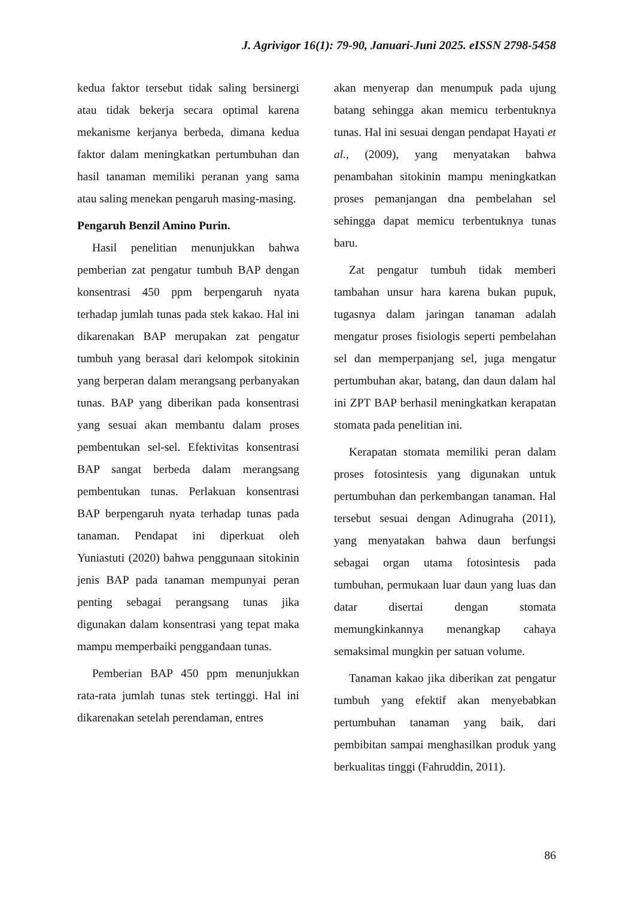J. Agrivigor 16(1): 79-90, Januari-Juni 2025. eISSN 2798-5458
kedua faktor tersebut tidak saling bersinergi atau tidak bekerja secara optimal karena mekanisme kerjanya berbeda, dimana kedua faktor dalam meningkatkan pertumbuhan dan hasil tanaman memiliki peranan yang sama atau saling menekan pengaruh masing-masing.
Pengaruh Benzil Amino Purin.
Hasil penelitian menunjukkan bahwa pemberian zat pengatur tumbuh BAP dengan konsentrasi 450 ppm berpengaruh nyata terhadap jumlah tunas pada stek kakao. Hal ini dikarenakan BAP merupakan zat pengatur tumbuh yang berasal dari kelompok sitokinin yang berperan dalam merangsang perbanyakan tunas. BAP yang diberikan pada konsentrasi yang sesuai akan membantu dalam proses pembentukan sel-sel. Efektivitas konsentrasi BAP sangat berbeda dalam merangsang pembentukan tunas. Perlakuan konsentrasi BAP berpengaruh nyata terhadap tunas pada tanaman. Pendapat ini diperkuat oleh Yuniastuti (2020) bahwa penggunaan sitokinin jenis BAP pada tanaman mempunyai peran penting sebagai perangsang tunas jika digunakan dalam konsentrasi yang tepat maka mampu memperbaiki penggandaan tunas.
Pemberian BAP 450 ppm menunjukkan rata-rata jumlah tunas stek tertinggi. Hal ini dikarenakan setelah perendaman, entres
akan menyerap dan menumpuk pada ujung batang sehingga akan memicu terbentuknya tunas. Hal ini sesuai dengan pendapat Hayati et al., (2009), yang menyatakan bahwa penambahan sitokinin mampu meningkatkan proses pemanjangan dna pembelahan sel sehingga dapat memicu terbentuknya tunas baru.
Zat pengatur tumbuh tidak memberi tambahan unsur hara karena bukan pupuk, tugasnya dalam jaringan tanaman adalah mengatur proses fisiologis seperti pembelahan sel dan memperpanjang sel, juga mengatur pertumbuhan akar, batang, dan daun dalam hal ini ZPT BAP berhasil meningkatkan kerapatan stomata pada penelitian ini.
Kerapatan stomata memiliki peran dalam proses fotosintesis yang digunakan untuk pertumbuhan dan perkembangan tanaman. Hal tersebut sesuai dengan Adinugraha (2011), yang menyatakan bahwa daun berfungsi sebagai organ utama fotosintesis pada tumbuhan, permukaan luar daun yang luas dan datar disertai dengan stomata memungkinkannya menangkap cahaya semaksimal mungkin per satuan volume.
Tanaman kakao jika diberikan zat pengatur tumbuh yang efektif akan menyebabkan pertumbuhan tanaman yang baik, dari pembibitan sampai menghasilkan produk yang berkualitas tinggi (Fahruddin, 2011).
86